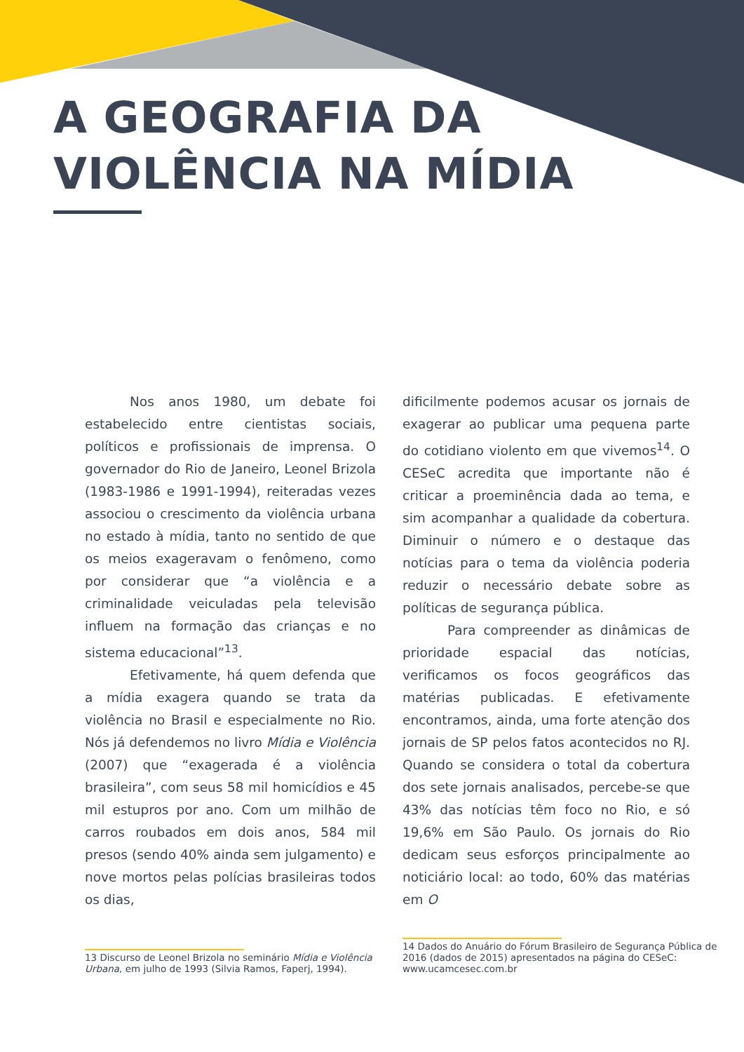A GEOGRAFIA DA
VIOLÊNCIA NA MÍDIA
Nos anos 1980, um debate foi estabelecido entre cientistas sociais, políticos e profissionais de imprensa. O governador do Rio de Janeiro, Leonel Brizola (1983-1986 e 1991-1994), reiteradas vezes associou o crescimento da violência urbana no estado à mídia, tanto no sentido de que os meios exageravam o fenômeno, como por considerar que “a violência e a criminalidade veiculadas pela televisão influem na formação das crianças e no sistema educacional”<sup>13</sup>.
Efetivamente, há quem defenda que a mídia exagera quando se trata da violência no Brasil e especialmente no Rio. Nós já defendemos no livro Mídia e Violência (2007) que “exagerada é a violência brasileira”, com seus 58 mil homicídios e 45 mil estupros por ano. Com um milhão de carros roubados em dois anos, 584 mil presos (sendo 40% ainda sem julgamento) e nove mortos pelas polícias brasileiras todos os dias,
13 Discurso de Leonel Brizola no seminário Mídia e Violência Urbana, em julho de 1993 (Silvia Ramos, Faperj, 1994).
dificilmente podemos acusar os jornais de exagerar ao publicar uma pequena parte do cotidiano violento em que vivemos<sup>14</sup>. O CESeC acredita que importante não é criticar a proeminência dada ao tema, e sim acompanhar a qualidade da cobertura. Diminuir o número e o destaque das notícias para o tema da violência poderia reduzir o necessário debate sobre as políticas de segurança pública.
Para compreender as dinâmicas de prioridade espacial das notícias, verificamos os focos geográficos das matérias publicadas. E efetivamente encontramos, ainda, uma forte atenção dos jornais de SP pelos fatos acontecidos no RJ. Quando se considera o total da cobertura dos sete jornais analisados, percebe-se que 43% das notícias têm foco no Rio, e só 19,6% em São Paulo. Os jornais do Rio dedicam seus esforços principalmente ao noticiário local: ao todo, 60% das matérias em O
14 Dados do Anuário do Fórum Brasileiro de Segurança Pública de 2016 (dados de 2015) apresentados na página do CESeC: www.ucamcesec.com.br